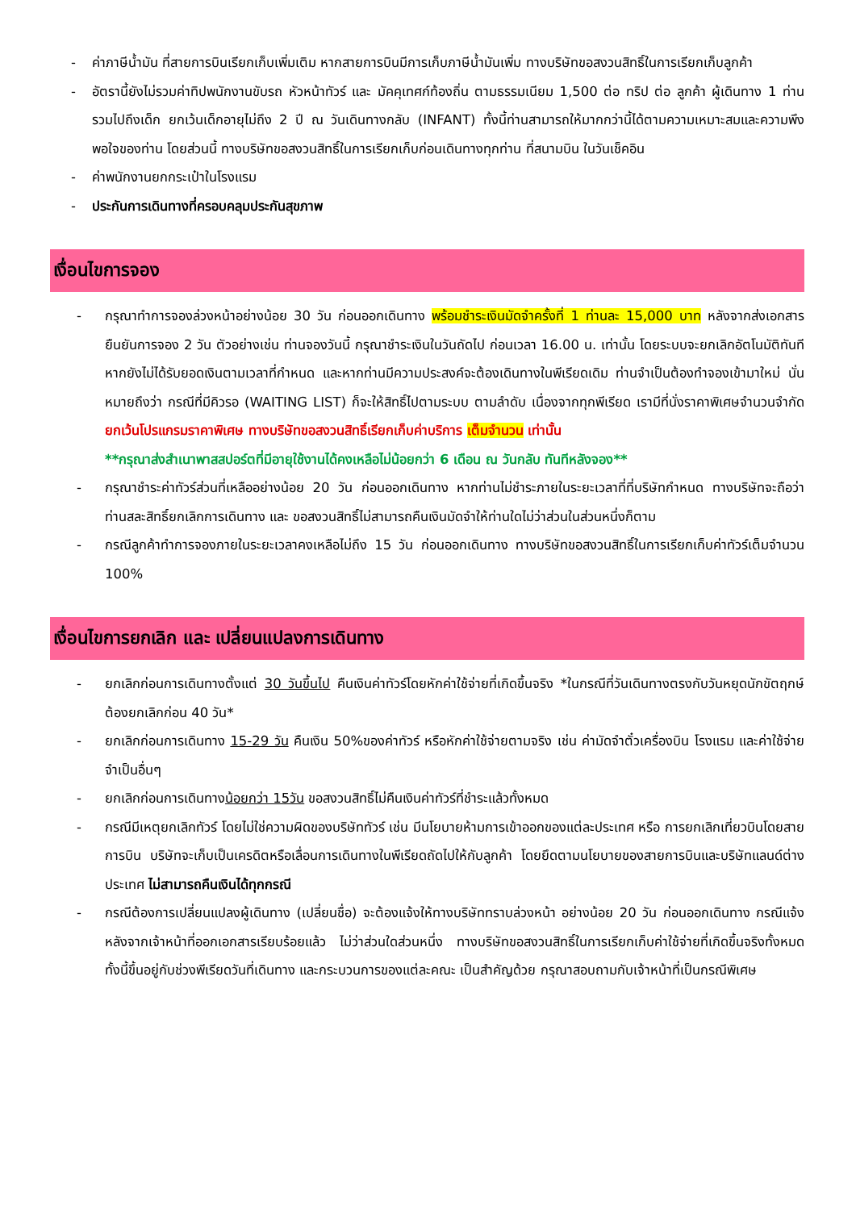- ค่าภาษีน้ำมัน ที่สายการบินเรียกเก็บเพิ่มเติม หากสายการบินมีการเก็บภาษีน้ำมันเพิ่ม ทางบริษัทขอสงวนสิทธิ์ในการเรียกเก็บลูกค้า
- อัตรานี้ยังไม่รวมค่าทิปพนักงานขับรถ หัวหน้าทัวร์ และ มัคคุเทศก์ท้องถิ่น ตามธรรมเนียม 1,500 ต่อ ทริป ต่อ ลูกค้า ผู้เดินทาง 1 ท่าน รวมไปถึงเด็ก ยกเว้นเด็กอายุไม่ถึง 2 ปี ณ วันเดินทางกลับ (INFANT) ทั้งนี้ท่านสามารถให้มากกว่านี้ได้ตามความเหมาะสมและความพึงพอใจของท่าน โดยส่วนนี้ ทางบริษัทขอสงวนสิทธิ์ในการเรียกเก็บก่อนเดินทางทุกท่าน ที่สนามบิน ในวันเช็คอิน
- ค่าพนักงานยกกระเป๋าในโรงแรม
- ประกันการเดินทางที่ครอบคลุมประกันสุขภาพ
เงื่อนไขการจอง
- กรุณาทำการจองล่วงหน้าอย่างน้อย 30 วัน ก่อนออกเดินทาง พร้อมชำระเงินมัดจำครั้งที่ 1 ท่านละ 15,000 บาท หลังจากส่งเอกสารยืนยันการจอง 2 วัน ตัวอย่างเช่น ท่านจองวันนี้ กรุณาชำระเงินในวันถัดไป ก่อนเวลา 16.00 น. เท่านั้น โดยระบบจะยกเลิกอัตโนมัติทันที หากยังไม่ได้รับยอดเงินตามเวลาที่กำหนด และหากท่านมีความประสงค์จะต้องเดินทางในพีเรียดเดิม ท่านจำเป็นต้องทำจองเข้ามาใหม่ นั่นหมายถึงว่า กรณีที่มีคิวรอ (WAITING LIST) ก็จะให้สิทธิ์ไปตามระบบ ตามลำดับ เนื่องจากทุกพีเรียด เรามีที่นั่งราคาพิเศษจำนวนจำกัด ยกเว้นโปรแกรมราคาพิเศษ ทางบริษัทขอสงวนสิทธิ์เรียกเก็บค่าบริการ เต็มจำนวน เท่านั้น
**กรุณาส่งสำเนาพาสสปอร์ตที่มีอายุใช้งานได้คงเหลือไม่น้อยกว่า 6 เดือน ณ วันกลับ ทันทีหลังจอง**
- กรุณาชำระค่าทัวร์ส่วนที่เหลืออย่างน้อย 20 วัน ก่อนออกเดินทาง หากท่านไม่ชำระภายในระยะเวลาที่ที่บริษัทกำหนด ทางบริษัทจะถือว่าท่านสละสิทธิ์ยกเลิกการเดินทาง และ ขอสงวนสิทธิ์ไม่สามารถคืนเงินมัดจำให้ท่านใดไม่ว่าส่วนในส่วนหนึ่งก็ตาม
- กรณีลูกค้าทำการจองภายในระยะเวลาคงเหลือไม่ถึง 15 วัน ก่อนออกเดินทาง ทางบริษัทขอสงวนสิทธิ์ในการเรียกเก็บค่าทัวร์เต็มจำนวน 100%
เงื่อนไขการยกเลิก และ เปลี่ยนแปลงการเดินทาง
- ยกเลิกก่อนการเดินทางตั้งแต่ 30 วันขึ้นไป คืนเงินค่าทัวร์โดยหักค่าใช้จ่ายที่เกิดขึ้นจริง *ในกรณีที่วันเดินทางตรงกับวันหยุดนักขัตฤกษ์ ต้องยกเลิกก่อน 40 วัน*
- ยกเลิกก่อนการเดินทาง 15-29 วัน คืนเงิน 50%ของค่าทัวร์ หรือหักค่าใช้จ่ายตามจริง เช่น ค่ามัดจำตั๋วเครื่องบิน โรงแรม และค่าใช้จ่ายจำเป็นอื่นๆ
- ยกเลิกก่อนการเดินทางน้อยกว่า 15วัน ขอสงวนสิทธิ์ไม่คืนเงินค่าทัวร์ที่ชำระแล้วทั้งหมด
- กรณีมีเหตุยกเลิกทัวร์ โดยไม่ใช่ความผิดของบริษัททัวร์ เช่น มีนโยบายห้ามการเข้าออกของแต่ละประเทศ หรือ การยกเลิกเที่ยวบินโดยสายการบิน บริษัทจะเก็บเป็นเครดิตหรือเลื่อนการเดินทางในพีเรียดถัดไปให้กับลูกค้า โดยยึดตามนโยบายของสายการบินและบริษัทแลนด์ต่างประเทศ ไม่สามารถคืนเงินได้ทุกกรณี
- กรณีต้องการเปลี่ยนแปลงผู้เดินทาง (เปลี่ยนชื่อ) จะต้องแจ้งให้ทางบริษัททราบล่วงหน้า อย่างน้อย 20 วัน ก่อนออกเดินทาง กรณีแจ้งหลังจากเจ้าหน้าที่ออกเอกสารเรียบร้อยแล้ว ไม่ว่าส่วนใดส่วนหนึ่ง ทางบริษัทขอสงวนสิทธิ์ในการเรียกเก็บค่าใช้จ่ายที่เกิดขึ้นจริงทั้งหมด ทั้งนี้ขึ้นอยู่กับช่วงพีเรียดวันที่เดินทาง และกระบวนการของแต่ละคณะ เป็นสำคัญด้วย กรุณาสอบถามกับเจ้าหน้าที่เป็นกรณีพิเศษ